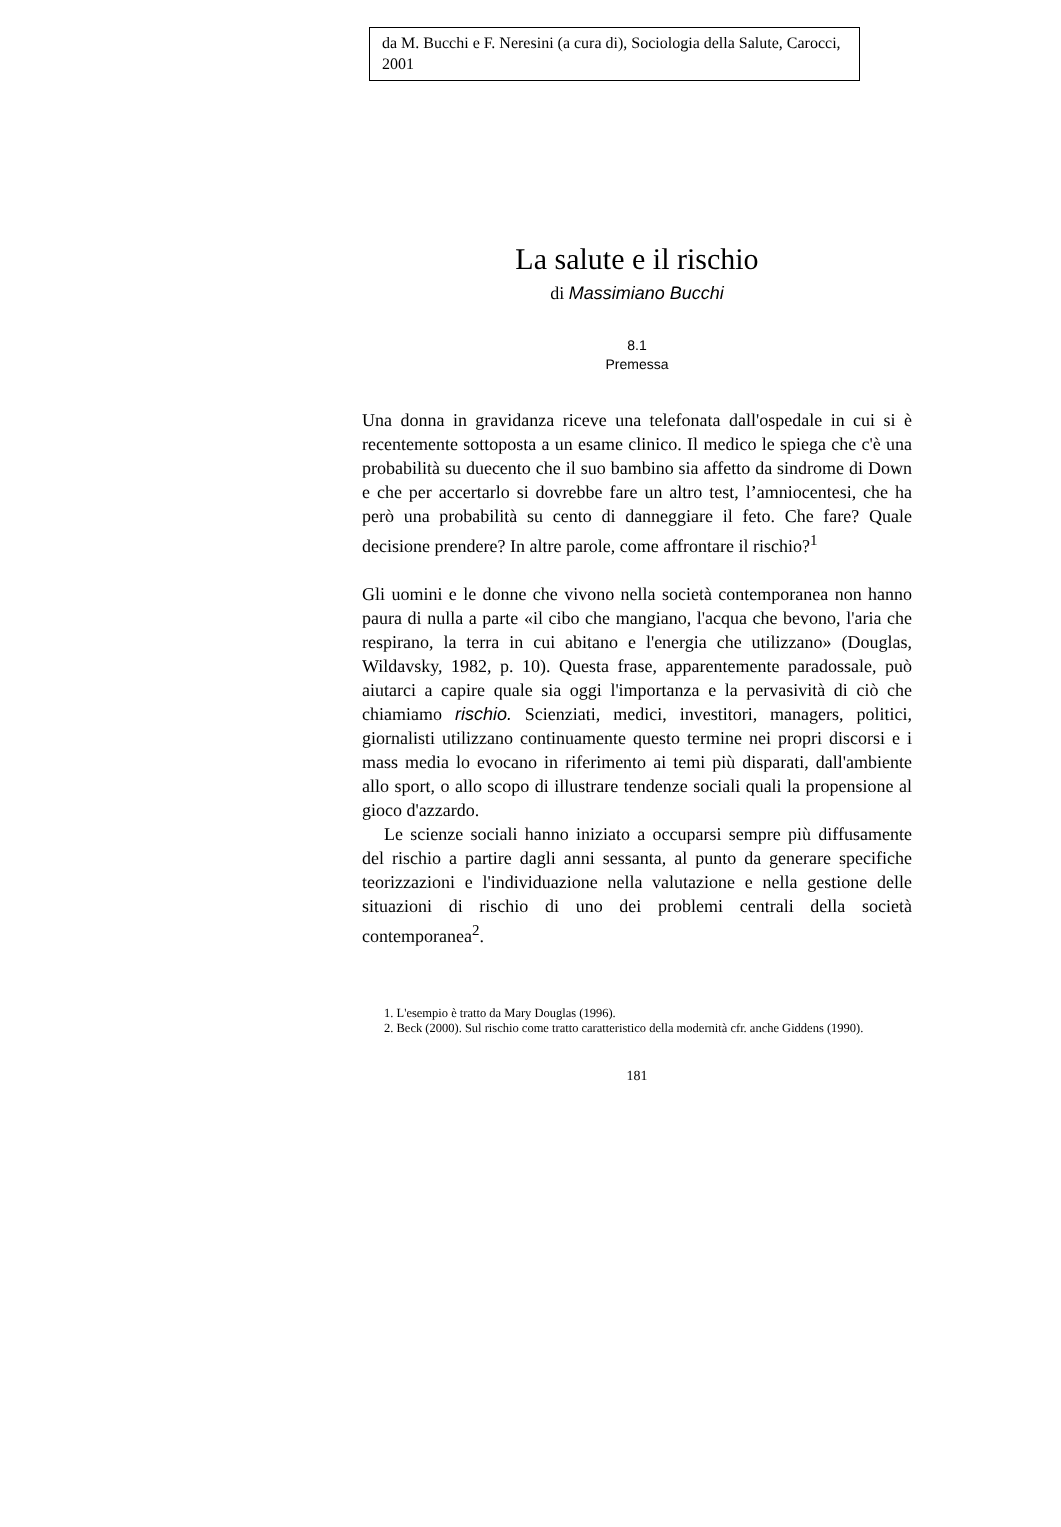da M. Bucchi e F. Neresini (a cura di), Sociologia della Salute, Carocci, 2001
La salute e il rischio
di Massimiano Bucchi
8.1
Premessa
Una donna in gravidanza riceve una telefonata dall'ospedale in cui si è recentemente sottoposta a un esame clinico. Il medico le spiega che c'è una probabilità su duecento che il suo bambino sia affetto da sindrome di Down e che per accertarlo si dovrebbe fare un altro test, l’amniocentesi, che ha però una probabilità su cento di danneggiare il feto. Che fare? Quale decisione prendere? In altre parole, come affrontare il rischio?<sup>1</sup>
Gli uomini e le donne che vivono nella società contemporanea non hanno paura di nulla a parte «il cibo che mangiano, l'acqua che bevono, l'aria che respirano, la terra in cui abitano e l'energia che utilizzano» (Douglas, Wildavsky, 1982, p. 10). Questa frase, apparentemente paradossale, può aiutarci a capire quale sia oggi l'importanza e la pervasività di ciò che chiamiamo rischio. Scienziati, medici, investitori, managers, politici, giornalisti utilizzano continuamente questo termine nei propri discorsi e i mass media lo evocano in riferimento ai temi più disparati, dall'ambiente allo sport, o allo scopo di illustrare tendenze sociali quali la propensione al gioco d'azzardo.
Le scienze sociali hanno iniziato a occuparsi sempre più diffusamente del rischio a partire dagli anni sessanta, al punto da generare specifiche teorizzazioni e l'individuazione nella valutazione e nella gestione delle situazioni di rischio di uno dei problemi centrali della società contemporanea<sup>2</sup>.
1. L'esempio è tratto da Mary Douglas (1996).
2. Beck (2000). Sul rischio come tratto caratteristico della modernità cfr. anche Giddens (1990).
181